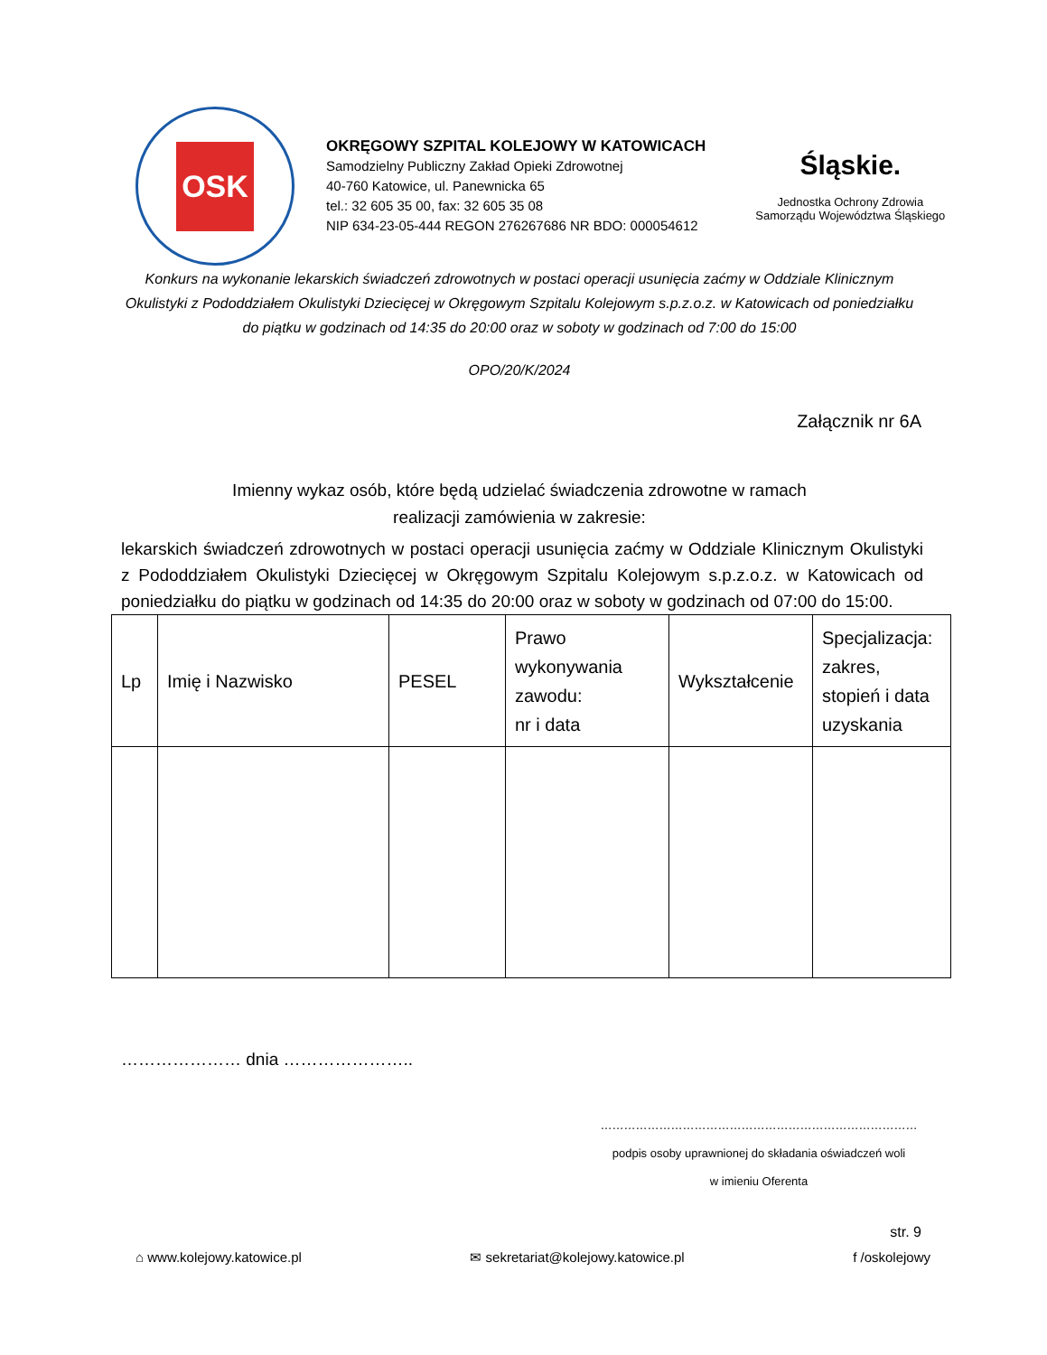OSK
OKRĘGOWY SZPITAL KOLEJOWY W KATOWICACH
Samodzielny Publiczny Zakład Opieki Zdrowotnej
40-760 Katowice, ul. Panewnicka 65
tel.: 32 605 35 00, fax: 32 605 35 08
NIP 634-23-05-444 REGON 276267686 NR BDO: 000054612
Śląskie.
Jednostka Ochrony Zdrowia
Samorządu Województwa Śląskiego
Konkurs na wykonanie lekarskich świadczeń zdrowotnych w postaci operacji usunięcia zaćmy w Oddziale Klinicznym Okulistyki z Pododdziałem Okulistyki Dziecięcej w Okręgowym Szpitalu Kolejowym s.p.z.o.z. w Katowicach od poniedziałku do piątku w godzinach od 14:35 do 20:00 oraz w soboty w godzinach od 7:00 do 15:00
OPO/20/K/2024
Załącznik nr 6A
Imienny wykaz osób, które będą udzielać świadczenia zdrowotne w ramach
realizacji zamówienia w zakresie:
lekarskich świadczeń zdrowotnych w postaci operacji usunięcia zaćmy w Oddziale Klinicznym Okulistyki z Pododdziałem Okulistyki Dziecięcej w Okręgowym Szpitalu Kolejowym s.p.z.o.z. w Katowicach od poniedziałku do piątku w godzinach od 14:35 do 20:00 oraz w soboty w godzinach od 07:00 do 15:00.
| Lp | Imię i Nazwisko | PESEL | Prawo wykonywania zawodu: nr i data | Wykształcenie | Specjalizacja: zakres, stopień i data uzyskania |
| --- | --- | --- | --- | --- | --- |
………………… dnia …………………..
………………………………………………………………………
podpis osoby uprawnionej do składania oświadczeń woli
w imieniu Oferenta
str. 9
⌂ www.kolejowy.katowice.pl ✉ sekretariat@kolejowy.katowice.pl f /oskolejowy